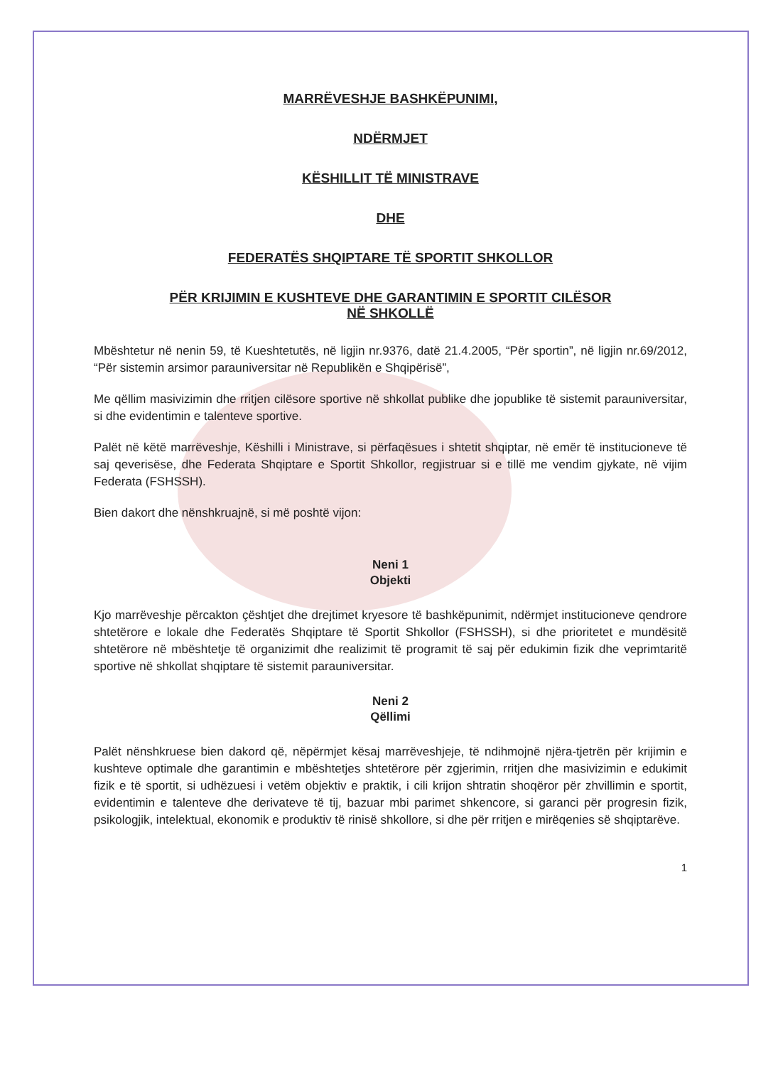MARRËVESHJE BASHKËPUNIMI,
NDËRMJET
KËSHILLIT TË MINISTRAVE
DHE
FEDERATËS SHQIPTARE TË SPORTIT SHKOLLOR
PËR KRIJIMIN E KUSHTEVE DHE GARANTIMIN E SPORTIT CILËSOR
NË SHKOLLË
Mbështetur në nenin 59, të Kueshtetutës, në ligjin nr.9376, datë 21.4.2005, “Për sportin”, në ligjin nr.69/2012, “Për sistemin arsimor parauniversitar në Republikën e Shqipërisë”,
Me qëllim masivizimin dhe rritjen cilësore sportive në shkollat publike dhe jopublike të sistemit parauniversitar, si dhe evidentimin e talenteve sportive.
Palët në këtë marrëveshje, Këshilli i Ministrave, si përfaqësues i shtetit shqiptar, në emër të institucioneve të saj qeverisëse, dhe Federata Shqiptare e Sportit Shkollor, regjistruar si e tillë me vendim gjykate, në vijim Federata (FSHSSH).
Bien dakort dhe nënshkruajnë, si më poshtë vijon:
Neni 1
Objekti
Kjo marrëveshje përcakton çështjet dhe drejtimet kryesore të bashkëpunimit, ndërmjet institucioneve qendrore shtetërore e lokale dhe Federatës Shqiptare të Sportit Shkollor (FSHSSH), si dhe prioritetet e mundësitë shtetërore në mbështetje të organizimit dhe realizimit të programit të saj për edukimin fizik dhe veprimtaritë sportive në shkollat shqiptare të sistemit parauniversitar.
Neni 2
Qëllimi
Palët nënshkruese bien dakord që, nëpërmjet kësaj marrëveshjeje, të ndihmojnë njëra-tjetrën për krijimin e kushteve optimale dhe garantimin e mbështetjes shtetërore për zgjerimin, rritjen dhe masivizimin e edukimit fizik e të sportit, si udhëzuesi i vetëm objektiv e praktik, i cili krijon shtratin shoqëror për zhvillimin e sportit, evidentimin e talenteve dhe derivateve të tij, bazuar mbi parimet shkencore, si garanci për progresin fizik, psikologjik, intelektual, ekonomik e produktiv të rinisë shkollore, si dhe për rritjen e mirëqenies së shqiptarëve.
1